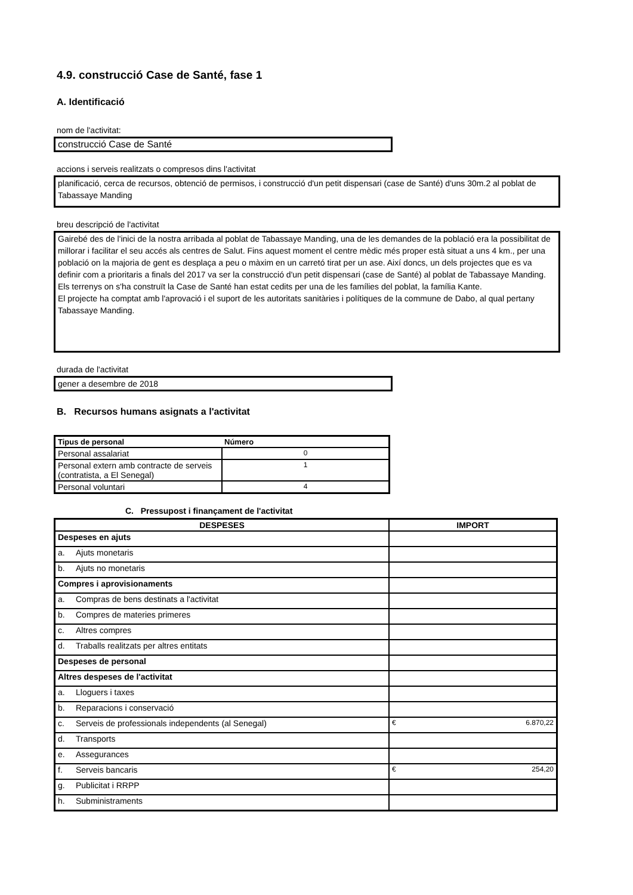4.9. construcció Case de Santé, fase 1
A. Identificació
nom de l'activitat:
construcció Case de Santé
accions i serveis realitzats o compresos dins l'activitat
planificació, cerca de recursos, obtenció de permisos, i construcció d'un petit dispensari (case de Santé) d'uns 30m.2 al poblat de Tabassaye Manding
breu descripció de l'activitat
Gairebé des de l'inici de la nostra arribada al poblat de Tabassaye Manding, una de les demandes de la població era la possibilitat de millorar i facilitar el seu accés als centres de Salut. Fins aquest moment el centre mèdic més proper està situat a uns 4 km., per una població on la majoria de gent es desplaça a peu o màxim en un carretó tirat per un ase. Així doncs, un dels projectes que es va definir com a prioritaris a finals del 2017 va ser la construcció d'un petit dispensari (case de Santé) al poblat de Tabassaye Manding. Els terrenys on s'ha construït la Case de Santé han estat cedits per una de les famílies del poblat, la família Kante.
El projecte ha comptat amb l'aprovació i el suport de les autoritats sanitàries i polítiques de la commune de Dabo, al qual pertany Tabassaye Manding.
durada de l'activitat
gener a desembre de 2018
B. Recursos humans asignats a l'activitat
| Tipus de personal | Número |
| --- | --- |
| Personal assalariat | 0 |
| Personal extern amb contracte de serveis (contratista, a El Senegal) | 1 |
| Personal voluntari | 4 |
C. Pressupost i finançament de l'activitat
| DESPESES | IMPORT |
| --- | --- |
| Despeses en ajuts | |
| a. Ajuts monetaris | |
| b. Ajuts no monetaris | |
| Compres i aprovisionaments | |
| a. Compras de bens destinats a l'activitat | |
| b. Compres de materies primeres | |
| c. Altres compres | |
| d. Traballs realitzats per altres entitats | |
| Despeses de personal | |
| Altres despeses de l'activitat | |
| a. Lloguers i taxes | |
| b. Reparacions i conservació | |
| c. Serveis de professionals independents (al Senegal) | € 6.870,22 |
| d. Transports | |
| e. Assegurances | |
| f. Serveis bancaris | € 254,20 |
| g. Publicitat i RRPP | |
| h. Subministraments | |